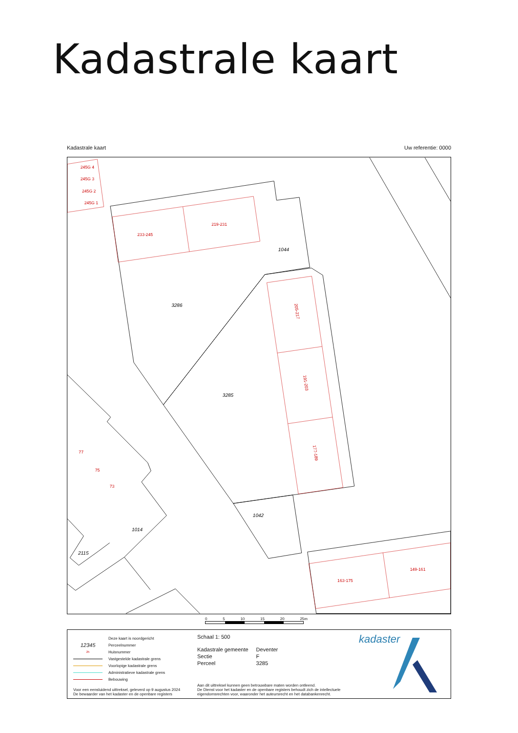Kadastrale kaart
Kadastrale kaart Uw referentie: 0000
233-245
219-231
205-217
191-203
177-189
163-175
149-161
245G 4
245G 3
245G 2
245G 1
77
75
73
3286
3285
1044
1042
1014
2115
0 5 10 15 20 25m
Deze kaart is noordgericht
12345 Perceelnummer
25 Huisnummer
Vastgestelde kadastrale grens
Voorlopige kadastrale grens
Administratieve kadastrale grens
Bebouwing
Schaal 1: 500
| Kadastrale gemeente | Deventer |
| Sectie | F |
| Perceel | 3285 |
Voor een eensluidend uittreksel, geleverd op 9 augustus 2024
De bewaarder van het kadaster en de openbare registers
Aan dit uittreksel kunnen geen betrouwbare maten worden ontleend.
De Dienst voor het kadaster en de openbare registers behoudt zich de intellectuele
eigendomsrechten voor, waaronder het auteursrecht en het databankenrecht.
kadaster